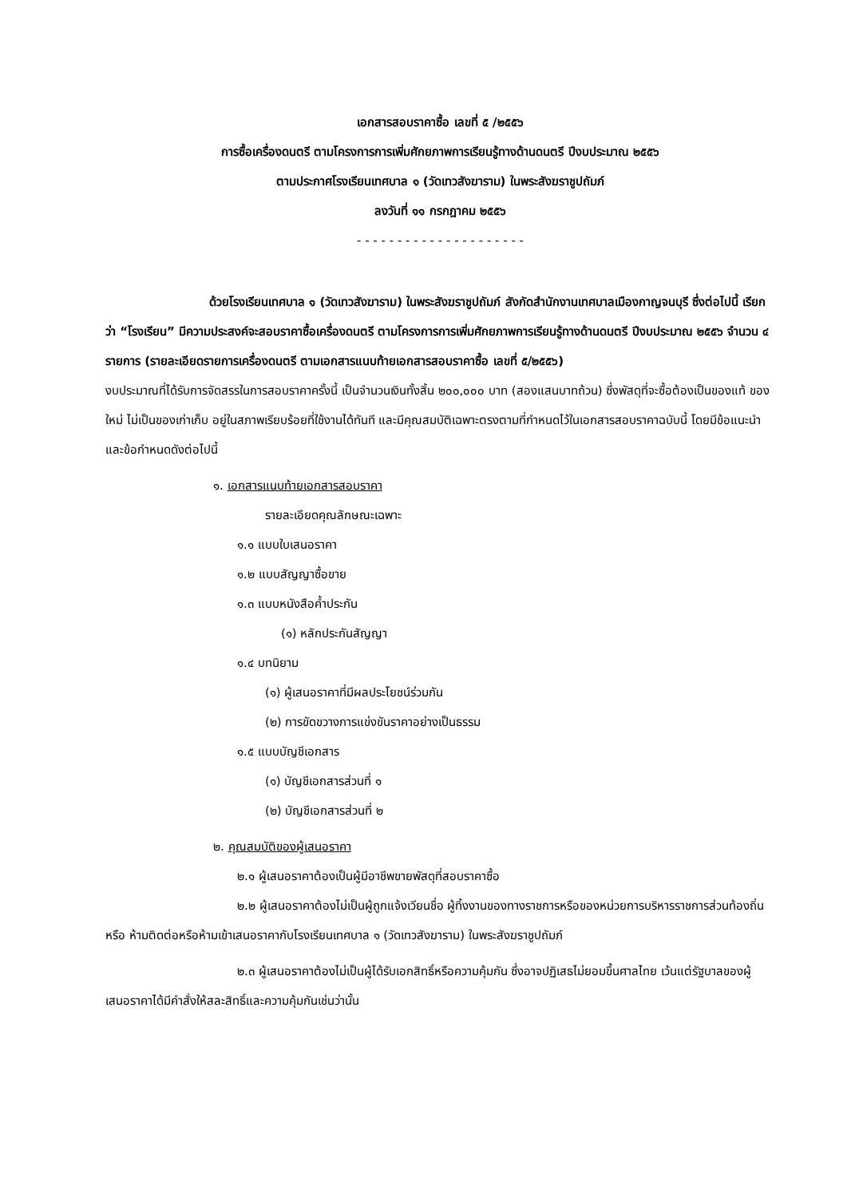เอกสารสอบราคาซื้อ เลขที่ ๕ /๒๕๕๖
การซื้อเครื่องดนตรี ตามโครงการการเพิ่มศักยภาพการเรียนรู้ทางด้านดนตรี ปีงบประมาณ ๒๕๕๖
ตามประกาศโรงเรียนเทศบาล ๑ (วัดเทวสังฆาราม) ในพระสังฆราชูปถัมภ์
ลงวันที่ ๑๑ กรกฎาคม ๒๕๕๖
- - - - - - - - - - - - - - - - - - - - -
ด้วยโรงเรียนเทศบาล ๑ (วัดเทวสังฆาราม) ในพระสังฆราชูปถัมภ์ สังกัดสำนักงานเทศบาลเมืองกาญจนบุรี ซึ่งต่อไปนี้ เรียกว่า “โรงเรียน” มีความประสงค์จะสอบราคาซื้อเครื่องดนตรี ตามโครงการการเพิ่มศักยภาพการเรียนรู้ทางด้านดนตรี ปีงบประมาณ ๒๕๕๖ จำนวน ๔ รายการ (รายละเอียดรายการเครื่องดนตรี ตามเอกสารแนบท้ายเอกสารสอบราคาซื้อ เลขที่ ๕/๒๕๕๖)
งบประมาณที่ได้รับการจัดสรรในการสอบราคาครั้งนี้ เป็นจำนวนเงินทั้งสิ้น ๒๐๐,๐๐๐ บาท (สองแสนบาทถ้วน) ซึ่งพัสดุที่จะซื้อต้องเป็นของแท้ ของใหม่ ไม่เป็นของเก่าเก็บ อยู่ในสภาพเรียบร้อยที่ใช้งานได้ทันที และมีคุณสมบัติเฉพาะตรงตามที่กำหนดไว้ในเอกสารสอบราคาฉบับนี้ โดยมีข้อแนะนำและข้อกำหนดดังต่อไปนี้
๑. เอกสารแนบท้ายเอกสารสอบราคา
รายละเอียดคุณลักษณะเฉพาะ
๑.๑ แบบใบเสนอราคา
๑.๒ แบบสัญญาซื้อขาย
๑.๓ แบบหนังสือค้ำประกัน
(๑) หลักประกันสัญญา
๑.๔ บทนิยาม
(๑) ผู้เสนอราคาที่มีผลประโยชน์ร่วมกัน
(๒) การขัดขวางการแข่งขันราคาอย่างเป็นธรรม
๑.๕ แบบบัญชีเอกสาร
(๑) บัญชีเอกสารส่วนที่ ๑
(๒) บัญชีเอกสารส่วนที่ ๒
๒. คุณสมบัติของผู้เสนอราคา
๒.๑ ผู้เสนอราคาต้องเป็นผู้มีอาชีพขายพัสดุที่สอบราคาซื้อ
๒.๒ ผู้เสนอราคาต้องไม่เป็นผู้ถูกแจ้งเวียนชื่อ ผู้ทิ้งงานของทางราชการหรือของหน่วยการบริหารราชการส่วนท้องถิ่น หรือ ห้ามติดต่อหรือห้ามเข้าเสนอราคากับโรงเรียนเทศบาล ๑ (วัดเทวสังฆาราม) ในพระสังฆราชูปถัมภ์
๒.๓ ผู้เสนอราคาต้องไม่เป็นผู้ได้รับเอกสิทธิ์หรือความคุ้มกัน ซึ่งอาจปฏิเสธไม่ยอมขึ้นศาลไทย เว้นแต่รัฐบาลของผู้เสนอราคาได้มีคำสั่งให้สละสิทธิ์และความคุ้มกันเช่นว่านั้น